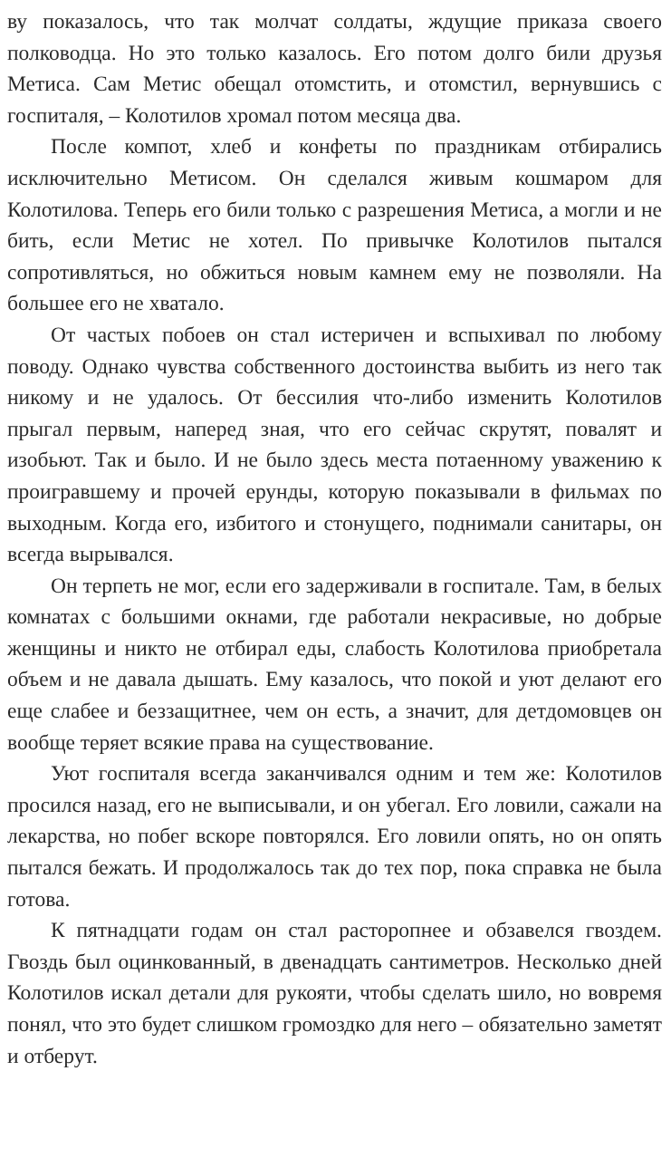ву показалось, что так молчат солдаты, ждущие приказа своего полководца. Но это только казалось. Его потом долго били друзья Метиса. Сам Метис обещал отомстить, и отомстил, вернувшись с госпиталя, – Колотилов хромал потом месяца два.
После компот, хлеб и конфеты по праздникам отбирались исключительно Метисом. Он сделался живым кошмаром для Колотилова. Теперь его били только с разрешения Метиса, а могли и не бить, если Метис не хотел. По привычке Колотилов пытался сопротивляться, но обжиться новым камнем ему не позволяли. На большее его не хватало.
От частых побоев он стал истеричен и вспыхивал по любому поводу. Однако чувства собственного достоинства выбить из него так никому и не удалось. От бессилия что-либо изменить Колотилов прыгал первым, наперед зная, что его сейчас скрутят, повалят и изобьют. Так и было. И не было здесь места потаенному уважению к проигравшему и прочей ерунды, которую показывали в фильмах по выходным. Когда его, избитого и стонущего, поднимали санитары, он всегда вырывался.
Он терпеть не мог, если его задерживали в госпитале. Там, в белых комнатах с большими окнами, где работали некрасивые, но добрые женщины и никто не отбирал еды, слабость Колотилова приобретала объем и не давала дышать. Ему казалось, что покой и уют делают его еще слабее и беззащитнее, чем он есть, а значит, для детдомовцев он вообще теряет всякие права на существование.
Уют госпиталя всегда заканчивался одним и тем же: Колотилов просился назад, его не выписывали, и он убегал. Его ловили, сажали на лекарства, но побег вскоре повторялся. Его ловили опять, но он опять пытался бежать. И продолжалось так до тех пор, пока справка не была готова.
К пятнадцати годам он стал расторопнее и обзавелся гвоздем. Гвоздь был оцинкованный, в двенадцать сантиметров. Несколько дней Колотилов искал детали для рукояти, чтобы сделать шило, но вовремя понял, что это будет слишком громоздко для него – обязательно заметят и отберут.